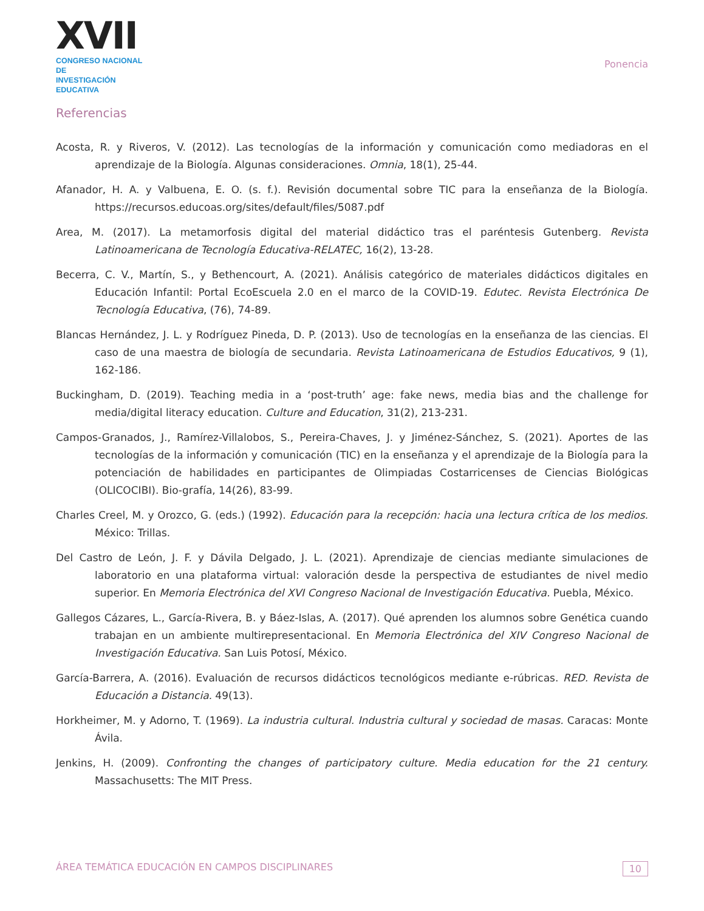XVII
CONGRESO NACIONAL DE
INVESTIGACIÓN EDUCATIVA
Ponencia
Referencias
Acosta, R. y Riveros, V. (2012). Las tecnologías de la información y comunicación como mediadoras en el aprendizaje de la Biología. Algunas consideraciones. Omnia, 18(1), 25-44.
Afanador, H. A. y Valbuena, E. O. (s. f.). Revisión documental sobre TIC para la enseñanza de la Biología. https://recursos.educoas.org/sites/default/files/5087.pdf
Area, M. (2017). La metamorfosis digital del material didáctico tras el paréntesis Gutenberg. Revista Latinoamericana de Tecnología Educativa-RELATEC, 16(2), 13-28.
Becerra, C. V., Martín, S., y Bethencourt, A. (2021). Análisis categórico de materiales didácticos digitales en Educación Infantil: Portal EcoEscuela 2.0 en el marco de la COVID-19. Edutec. Revista Electrónica De Tecnología Educativa, (76), 74-89.
Blancas Hernández, J. L. y Rodríguez Pineda, D. P. (2013). Uso de tecnologías en la enseñanza de las ciencias. El caso de una maestra de biología de secundaria. Revista Latinoamericana de Estudios Educativos, 9 (1), 162-186.
Buckingham, D. (2019). Teaching media in a ‘post-truth’ age: fake news, media bias and the challenge for media/digital literacy education. Culture and Education, 31(2), 213-231.
Campos-Granados, J., Ramírez-Villalobos, S., Pereira-Chaves, J. y Jiménez-Sánchez, S. (2021). Aportes de las tecnologías de la información y comunicación (TIC) en la enseñanza y el aprendizaje de la Biología para la potenciación de habilidades en participantes de Olimpiadas Costarricenses de Ciencias Biológicas (OLICOCIBI). Bio-grafía, 14(26), 83-99.
Charles Creel, M. y Orozco, G. (eds.) (1992). Educación para la recepción: hacia una lectura crítica de los medios. México: Trillas.
Del Castro de León, J. F. y Dávila Delgado, J. L. (2021). Aprendizaje de ciencias mediante simulaciones de laboratorio en una plataforma virtual: valoración desde la perspectiva de estudiantes de nivel medio superior. En Memoria Electrónica del XVI Congreso Nacional de Investigación Educativa. Puebla, México.
Gallegos Cázares, L., García-Rivera, B. y Báez-Islas, A. (2017). Qué aprenden los alumnos sobre Genética cuando trabajan en un ambiente multirepresentacional. En Memoria Electrónica del XIV Congreso Nacional de Investigación Educativa. San Luis Potosí, México.
García-Barrera, A. (2016). Evaluación de recursos didácticos tecnológicos mediante e-rúbricas. RED. Revista de Educación a Distancia. 49(13).
Horkheimer, M. y Adorno, T. (1969). La industria cultural. Industria cultural y sociedad de masas. Caracas: Monte Ávila.
Jenkins, H. (2009). Confronting the changes of participatory culture. Media education for the 21 century. Massachusetts: The MIT Press.
ÁREA TEMÁTICA EDUCACIÓN EN CAMPOS DISCIPLINARES 10